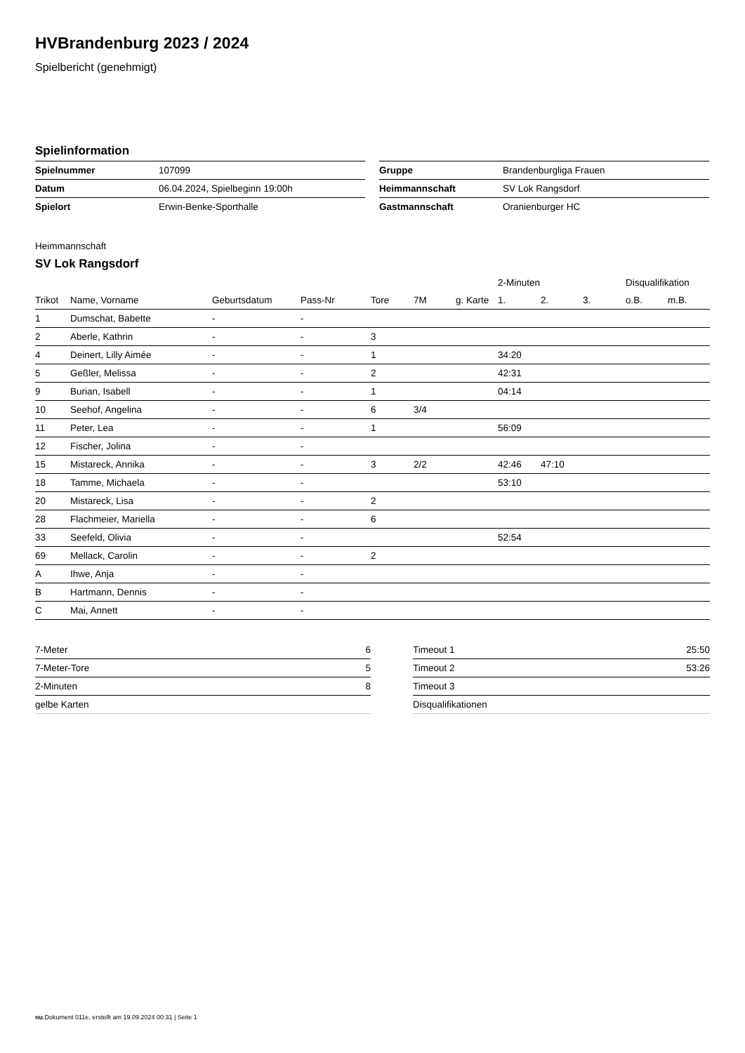HVBrandenburg 2023 / 2024
Spielbericht (genehmigt)
Spielinformation
| Spielnummer | 107099 |
| Datum | 06.04.2024, Spielbeginn 19:00h |
| Spielort | Erwin-Benke-Sporthalle |
| Gruppe | Brandenburgliga Frauen |
| Heimmannschaft | SV Lok Rangsdorf |
| Gastmannschaft | Oranienburger HC |
Heimmannschaft
SV Lok Rangsdorf
| | | | | | | | 2-Minuten | | | Disqualifikation | |
| --- | --- | --- | --- | --- | --- | --- | --- | --- | --- | --- | --- |
| Trikot | Name, Vorname | Geburtsdatum | Pass-Nr | Tore | 7M | g. Karte | 1. | 2. | 3. | o.B. | m.B. |
| 1 | Dumschat, Babette | - | - | | | | | | | | |
| 2 | Aberle, Kathrin | - | - | 3 | | | | | | | |
| 4 | Deinert, Lilly Aimée | - | - | 1 | | | 34:20 | | | | |
| 5 | Geßler, Melissa | - | - | 2 | | | 42:31 | | | | |
| 9 | Burian, Isabell | - | - | 1 | | | 04:14 | | | | |
| 10 | Seehof, Angelina | - | - | 6 | 3/4 | | | | | | |
| 11 | Peter, Lea | - | - | 1 | | | 56:09 | | | | |
| 12 | Fischer, Jolina | - | - | | | | | | | | |
| 15 | Mistareck, Annika | - | - | 3 | 2/2 | | 42:46 | 47:10 | | | |
| 18 | Tamme, Michaela | - | - | | | | 53:10 | | | | |
| 20 | Mistareck, Lisa | - | - | 2 | | | | | | | |
| 28 | Flachmeier, Mariella | - | - | 6 | | | | | | | |
| 33 | Seefeld, Olivia | - | - | | | | 52:54 | | | | |
| 69 | Mellack, Carolin | - | - | 2 | | | | | | | |
| A | Ihwe, Anja | - | - | | | | | | | | |
| B | Hartmann, Dennis | - | - | | | | | | | | |
| C | Mai, Annett | - | - | | | | | | | | |
| 7-Meter | 6 |
| 7-Meter-Tore | 5 |
| 2-Minuten | 8 |
| gelbe Karten | |
| Timeout 1 | 25:50 |
| Timeout 2 | 53:26 |
| Timeout 3 | |
| Disqualifikationen | |
nu.Dokument 011e, erstellt am 19.09.2024 00:31 | Seite 1